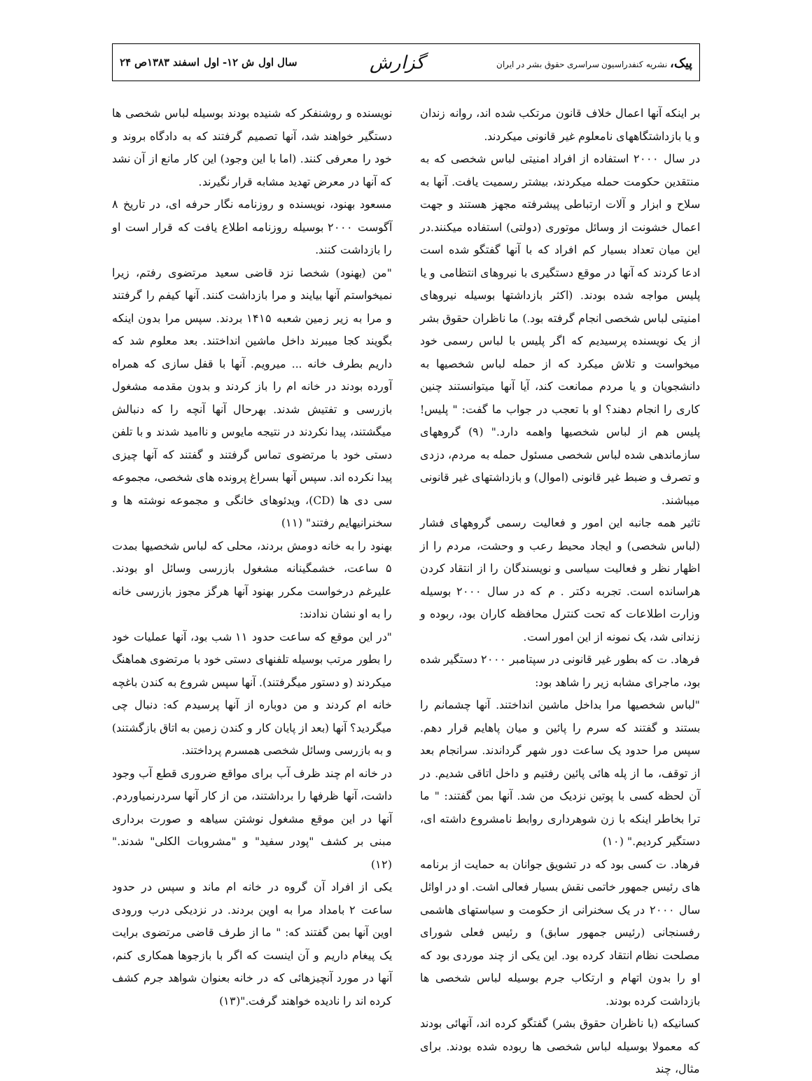پیک، نشریه کنفدراسیون سراسری حقوق بشر در ایران
گزارش
سال اول ش ۱۲- اول اسفند ۱۳۸۳ص ۲۴
بر اینکه آنها اعمال خلاف قانون مرتکب شده اند، روانه زندان و یا بازداشتگاههای نامعلوم غیر قانونی میکردند.
در سال ۲۰۰۰ استفاده از افراد امنیتی لباس شخصی که به منتقدین حکومت حمله میکردند، بیشتر رسمیت یافت. آنها به سلاح و ابزار و آلات ارتباطی پیشرفته مجهز هستند و جهت اعمال خشونت از وسائل موتوری (دولتی) استفاده میکنند.در این میان تعداد بسیار کم افراد که با آنها گفتگو شده است ادعا کردند که آنها در موقع دستگیری با نیروهای انتظامی و یا پلیس مواجه شده بودند. (اکثر بازداشتها بوسیله نیروهای امنیتی لباس شخصی انجام گرفته بود.) ما ناظران حقوق بشر از یک نویسنده پرسیدیم که اگر پلیس با لباس رسمی خود میخواست و تلاش میکرد که از حمله لباس شخصیها به دانشجویان و یا مردم ممانعت کند، آیا آنها میتوانستند چنین کاری را انجام دهند؟ او با تعجب در جواب ما گفت: " پلیس! پلیس هم از لباس شخصیها واهمه دارد." (۹) گروههای سازماندهی شده لباس شخصی مسئول حمله به مردم، دزدی و تصرف و ضبط غیر قانونی (اموال) و بازداشتهای غیر قانونی میباشند.
تاثیر همه جانبه این امور و فعالیت رسمی گروههای فشار (لباس شخصی) و ایجاد محیط رعب و وحشت، مردم را از اظهار نظر و فعالیت سیاسی و نویسندگان را از انتقاد کردن هراسانده است. تجربه دکتر . م که در سال ۲۰۰۰ بوسیله وزارت اطلاعات که تحت کنترل محافظه کاران بود، ربوده و زندانی شد، یک نمونه از این امور است.
فرهاد. ت که بطور غیر قانونی در سپتامبر ۲۰۰۰ دستگیر شده بود، ماجرای مشابه زیر را شاهد بود:
"لباس شخصیها مرا بداخل ماشین انداختند. آنها چشمانم را بستند و گفتند که سرم را پائین و میان پاهایم قرار دهم. سپس مرا حدود یک ساعت دور شهر گرداندند. سرانجام بعد از توقف، ما از پله هائی پائین رفتیم و داخل اتاقی شدیم. در آن لحظه کسی با پوتین نزدیک من شد. آنها بمن گفتند: " ما ترا بخاطر اینکه با زن شوهرداری روابط نامشروع داشته ای، دستگیر کردیم." (۱۰)
فرهاد. ت کسی بود که در تشویق جوانان به حمایت از برنامه های رئیس جمهور خاتمی نقش بسیار فعالی اشت. او در اوائل سال ۲۰۰۰ در یک سخنرانی از حکومت و سیاستهای هاشمی رفسنجانی (رئیس جمهور سابق) و رئیس فعلی شورای مصلحت نظام انتقاد کرده بود. این یکی از چند موردی بود که او را بدون اتهام و ارتکاب جرم بوسیله لباس شخصی ها بازداشت کرده بودند.
کسانیکه (با ناظران حقوق بشر) گفتگو کرده اند، آنهائی بودند که معمولا بوسیله لباس شخصی ها ربوده شده بودند. برای مثال، چند
نویسنده و روشنفکر که شنیده بودند بوسیله لباس شخصی ها دستگیر خواهند شد، آنها تصمیم گرفتند که به دادگاه بروند و خود را معرفی کنند. (اما با این وجود) این کار مانع از آن نشد که آنها در معرض تهدید مشابه قرار نگیرند.
مسعود بهنود، نویسنده و روزنامه نگار حرفه ای، در تاریخ ۸ آگوست ۲۰۰۰ بوسیله روزنامه اطلاع یافت که قرار است او را بازداشت کنند.
"من (بهنود) شخصا نزد قاضی سعید مرتضوی رفتم، زیرا نمیخواستم آنها بیایند و مرا بازداشت کنند. آنها کیفم را گرفتند و مرا به زیر زمین شعبه ۱۴۱۵ بردند. سپس مرا بدون اینکه بگویند کجا میبرند داخل ماشین انداختند. بعد معلوم شد که داریم بطرف خانه ... میرویم. آنها با قفل سازی که همراه آورده بودند در خانه ام را باز کردند و بدون مقدمه مشغول بازرسی و تفتیش شدند. بهرحال آنها آنچه را که دنبالش میگشتند، پیدا نکردند در نتیجه مایوس و ناامید شدند و با تلفن دستی خود با مرتضوی تماس گرفتند و گفتند که آنها چیزی پیدا نکرده اند. سپس آنها بسراغ پرونده های شخصی، مجموعه سی دی ها (CD)، ویدئوهای خانگی و مجموعه نوشته ها و سخنرانیهایم رفتند" (۱۱)
بهنود را به خانه دومش بردند، محلی که لباس شخصیها بمدت ۵ ساعت، خشمگینانه مشغول بازرسی وسائل او بودند. علیرغم درخواست مکرر بهنود آنها هرگز مجوز بازرسی خانه را به او نشان ندادند:
"در این موقع که ساعت حدود ۱۱ شب بود، آنها عملیات خود را بطور مرتب بوسیله تلفنهای دستی خود با مرتضوی هماهنگ میکردند (و دستور میگرفتند). آنها سپس شروع به کندن باغچه خانه ام کردند و من دوباره از آنها پرسیدم که: دنبال چی میگردید؟ آنها (بعد از پایان کار و کندن زمین به اتاق بازگشتند) و به بازرسی وسائل شخصی همسرم پرداختند.
در خانه ام چند ظرف آب برای مواقع ضروری قطع آب وجود داشت، آنها ظرفها را برداشتند، من از کار آنها سردرنمیاوردم. آنها در این موقع مشغول نوشتن سیاهه و صورت برداری مبنی بر کشف "پودر سفید" و "مشروبات الکلی" شدند." (۱۲)
یکی از افراد آن گروه در خانه ام ماند و سپس در حدود ساعت ۲ بامداد مرا به اوین بردند. در نزدیکی درب ورودی اوین آنها بمن گفتند که: " ما از طرف قاضی مرتضوی برایت یک پیغام داریم و آن اینست که اگر با بازجوها همکاری کنم، آنها در مورد آنچیزهائی که در خانه بعنوان شواهد جرم کشف کرده اند را نادیده خواهند گرفت."(۱۳)